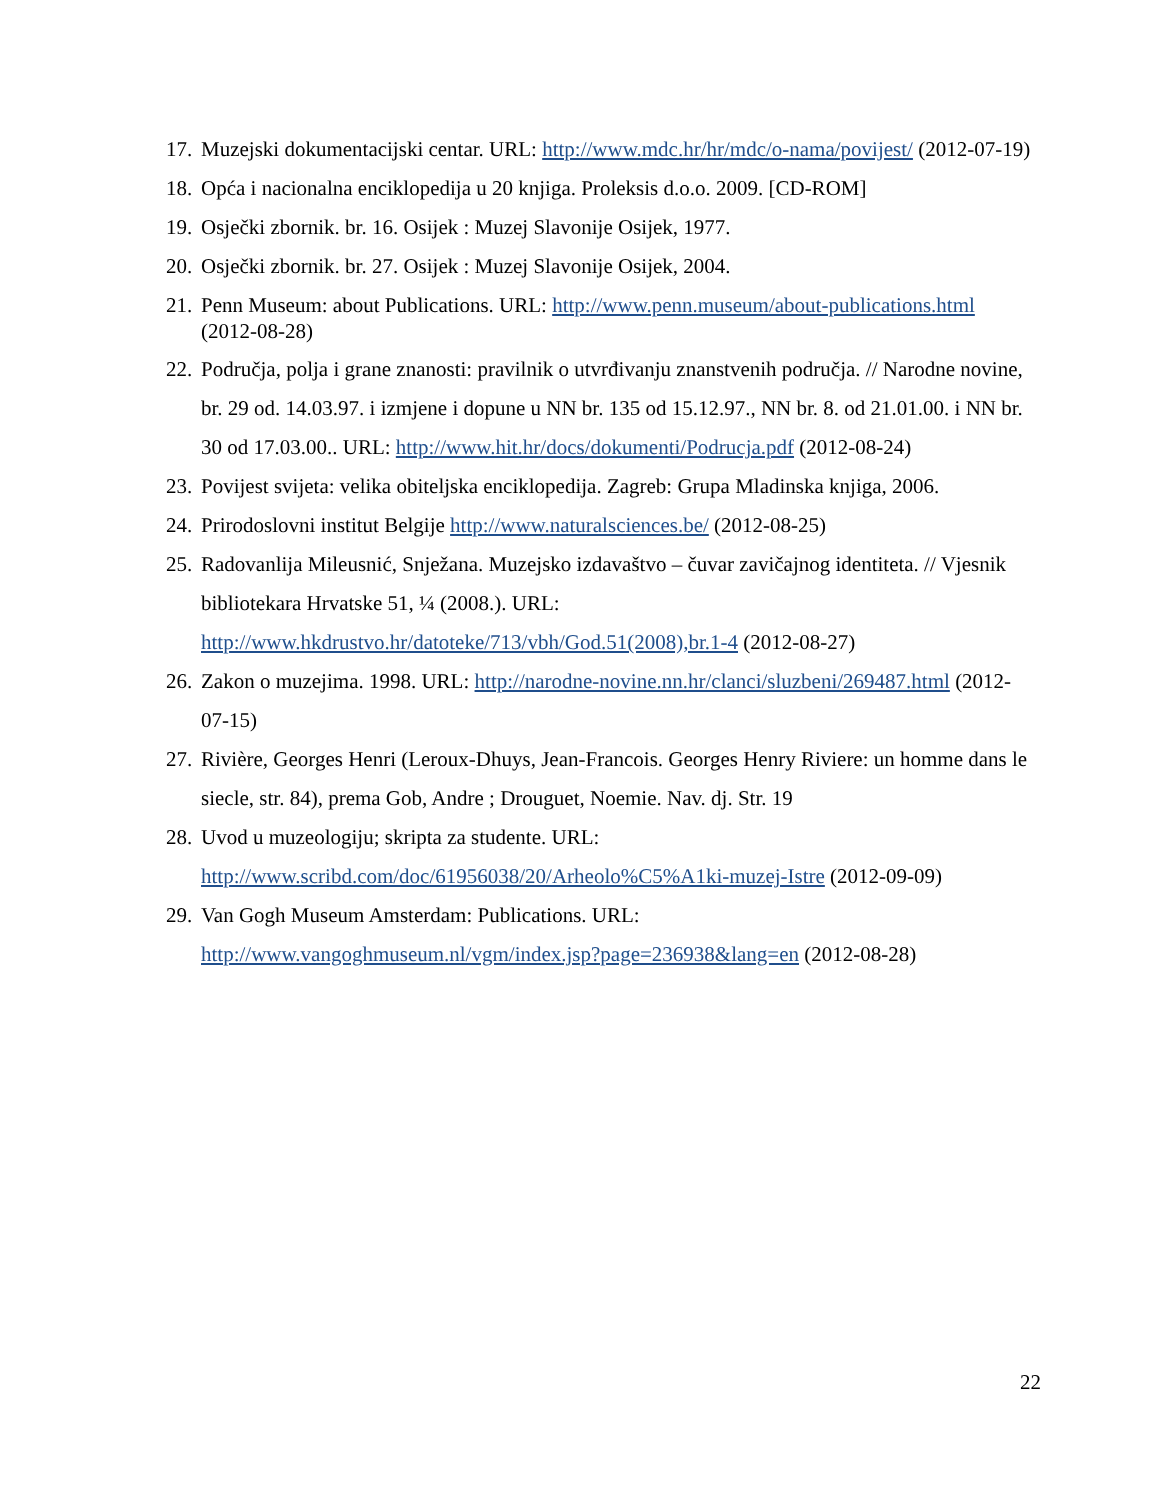17. Muzejski dokumentacijski centar. URL: http://www.mdc.hr/hr/mdc/o-nama/povijest/ (2012-07-19)
18. Opća i nacionalna enciklopedija u 20 knjiga. Proleksis d.o.o. 2009. [CD-ROM]
19. Osječki zbornik. br. 16. Osijek : Muzej Slavonije Osijek, 1977.
20. Osječki zbornik. br. 27. Osijek : Muzej Slavonije Osijek, 2004.
21. Penn Museum: about Publications. URL: http://www.penn.museum/about-publications.html (2012-08-28)
22. Područja, polja i grane znanosti: pravilnik o utvrđivanju znanstvenih područja. // Narodne novine, br. 29 od. 14.03.97. i izmjene i dopune u NN br. 135 od 15.12.97., NN br. 8. od 21.01.00. i NN br. 30 od 17.03.00.. URL: http://www.hit.hr/docs/dokumenti/Podrucja.pdf (2012-08-24)
23. Povijest svijeta: velika obiteljska enciklopedija. Zagreb: Grupa Mladinska knjiga, 2006.
24. Prirodoslovni institut Belgije http://www.naturalsciences.be/ (2012-08-25)
25. Radovanlija Mileusnić, Snježana. Muzejsko izdavaštvo – čuvar zavičajnog identiteta. // Vjesnik bibliotekara Hrvatske 51, ¼ (2008.). URL:
http://www.hkdrustvo.hr/datoteke/713/vbh/God.51(2008),br.1-4 (2012-08-27)
26. Zakon o muzejima. 1998. URL: http://narodne-novine.nn.hr/clanci/sluzbeni/269487.html (2012-07-15)
27. Rivière, Georges Henri (Leroux-Dhuys, Jean-Francois. Georges Henry Riviere: un homme dans le siecle, str. 84), prema Gob, Andre ; Drouguet, Noemie. Nav. dj. Str. 19
28. Uvod u muzeologiju; skripta za studente. URL:
http://www.scribd.com/doc/61956038/20/Arheolo%C5%A1ki-muzej-Istre (2012-09-09)
29. Van Gogh Museum Amsterdam: Publications. URL:
http://www.vangoghmuseum.nl/vgm/index.jsp?page=236938&lang=en (2012-08-28)
22